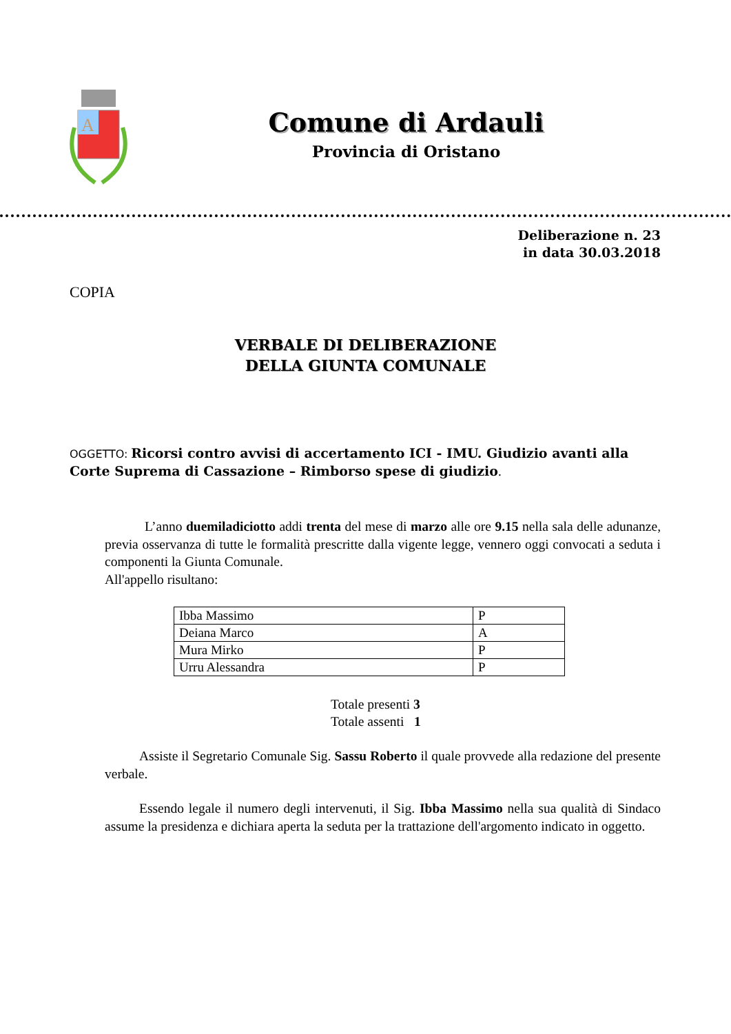A
Comune di Ardauli
Provincia di Oristano
Deliberazione n. 23
in data 30.03.2018
COPIA
VERBALE DI DELIBERAZIONE
DELLA GIUNTA COMUNALE
OGGETTO: Ricorsi contro avvisi di accertamento ICI - IMU. Giudizio avanti alla Corte Suprema di Cassazione – Rimborso spese di giudizio.
L’anno duemiladiciotto addi trenta del mese di marzo alle ore 9.15 nella sala delle adunanze, previa osservanza di tutte le formalità prescritte dalla vigente legge, vennero oggi convocati a seduta i componenti la Giunta Comunale.
All'appello risultano:
| Ibba Massimo | P |
| Deiana Marco | A |
| Mura Mirko | P |
| Urru Alessandra | P |
Totale presenti 3
Totale assenti 1
Assiste il Segretario Comunale Sig. Sassu Roberto il quale provvede alla redazione del presente verbale.
Essendo legale il numero degli intervenuti, il Sig. Ibba Massimo nella sua qualità di Sindaco assume la presidenza e dichiara aperta la seduta per la trattazione dell'argomento indicato in oggetto.